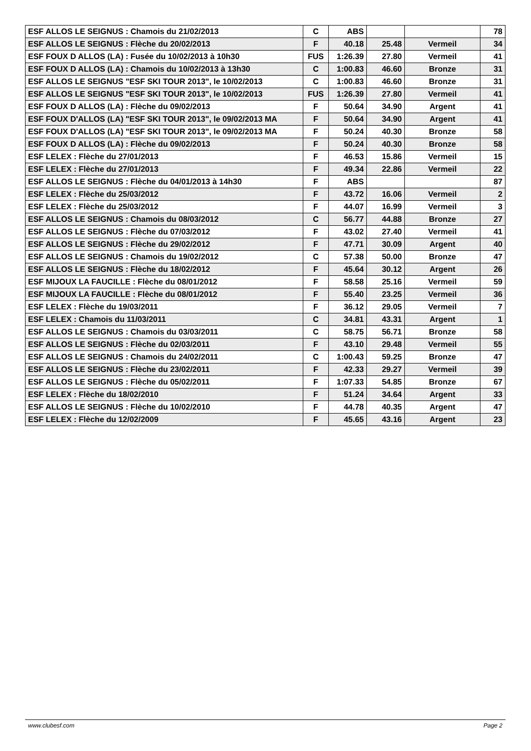| ESF ALLOS LE SEIGNUS : Chamois du 21/02/2013 | C | ABS | | | 78 |
| ESF ALLOS LE SEIGNUS : Flèche du 20/02/2013 | F | 40.18 | 25.48 | Vermeil | 34 |
| ESF FOUX D ALLOS (LA) : Fusée du 10/02/2013 à 10h30 | FUS | 1:26.39 | 27.80 | Vermeil | 41 |
| ESF FOUX D ALLOS (LA) : Chamois du 10/02/2013 à 13h30 | C | 1:00.83 | 46.60 | Bronze | 31 |
| ESF ALLOS LE SEIGNUS "ESF SKI TOUR 2013", le 10/02/2013 | C | 1:00.83 | 46.60 | Bronze | 31 |
| ESF ALLOS LE SEIGNUS "ESF SKI TOUR 2013", le 10/02/2013 | FUS | 1:26.39 | 27.80 | Vermeil | 41 |
| ESF FOUX D ALLOS (LA) : Flèche du 09/02/2013 | F | 50.64 | 34.90 | Argent | 41 |
| ESF FOUX D'ALLOS (LA) "ESF SKI TOUR 2013", le 09/02/2013 MA | F | 50.64 | 34.90 | Argent | 41 |
| ESF FOUX D'ALLOS (LA) "ESF SKI TOUR 2013", le 09/02/2013 MA | F | 50.24 | 40.30 | Bronze | 58 |
| ESF FOUX D ALLOS (LA) : Flèche du 09/02/2013 | F | 50.24 | 40.30 | Bronze | 58 |
| ESF LELEX : Flèche du 27/01/2013 | F | 46.53 | 15.86 | Vermeil | 15 |
| ESF LELEX : Flèche du 27/01/2013 | F | 49.34 | 22.86 | Vermeil | 22 |
| ESF ALLOS LE SEIGNUS : Flèche du 04/01/2013 à 14h30 | F | ABS | | | 87 |
| ESF LELEX : Flèche du 25/03/2012 | F | 43.72 | 16.06 | Vermeil | 2 |
| ESF LELEX : Flèche du 25/03/2012 | F | 44.07 | 16.99 | Vermeil | 3 |
| ESF ALLOS LE SEIGNUS : Chamois du 08/03/2012 | C | 56.77 | 44.88 | Bronze | 27 |
| ESF ALLOS LE SEIGNUS : Flèche du 07/03/2012 | F | 43.02 | 27.40 | Vermeil | 41 |
| ESF ALLOS LE SEIGNUS : Flèche du 29/02/2012 | F | 47.71 | 30.09 | Argent | 40 |
| ESF ALLOS LE SEIGNUS : Chamois du 19/02/2012 | C | 57.38 | 50.00 | Bronze | 47 |
| ESF ALLOS LE SEIGNUS : Flèche du 18/02/2012 | F | 45.64 | 30.12 | Argent | 26 |
| ESF MIJOUX LA FAUCILLE : Flèche du 08/01/2012 | F | 58.58 | 25.16 | Vermeil | 59 |
| ESF MIJOUX LA FAUCILLE : Flèche du 08/01/2012 | F | 55.40 | 23.25 | Vermeil | 36 |
| ESF LELEX : Flèche du 19/03/2011 | F | 36.12 | 29.05 | Vermeil | 7 |
| ESF LELEX : Chamois du 11/03/2011 | C | 34.81 | 43.31 | Argent | 1 |
| ESF ALLOS LE SEIGNUS : Chamois du 03/03/2011 | C | 58.75 | 56.71 | Bronze | 58 |
| ESF ALLOS LE SEIGNUS : Flèche du 02/03/2011 | F | 43.10 | 29.48 | Vermeil | 55 |
| ESF ALLOS LE SEIGNUS : Chamois du 24/02/2011 | C | 1:00.43 | 59.25 | Bronze | 47 |
| ESF ALLOS LE SEIGNUS : Flèche du 23/02/2011 | F | 42.33 | 29.27 | Vermeil | 39 |
| ESF ALLOS LE SEIGNUS : Flèche du 05/02/2011 | F | 1:07.33 | 54.85 | Bronze | 67 |
| ESF LELEX : Flèche du 18/02/2010 | F | 51.24 | 34.64 | Argent | 33 |
| ESF ALLOS LE SEIGNUS : Flèche du 10/02/2010 | F | 44.78 | 40.35 | Argent | 47 |
| ESF LELEX : Flèche du 12/02/2009 | F | 45.65 | 43.16 | Argent | 23 |
www.clubesf.com Page 2